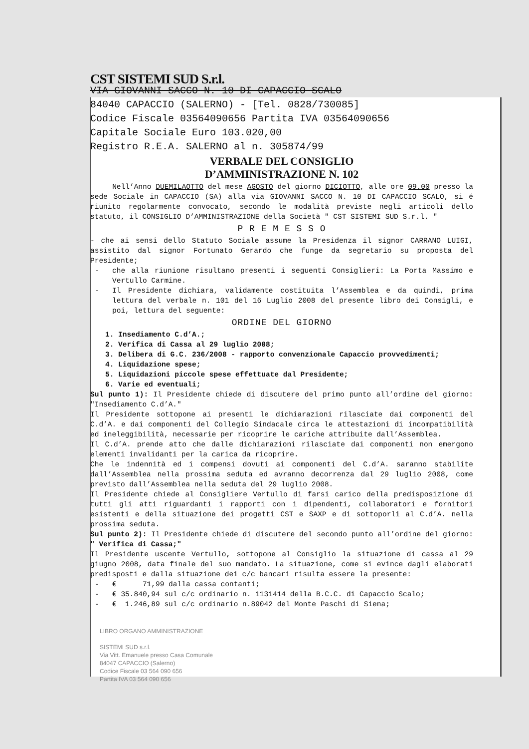CST SISTEMI SUD S.r.l.
VIA GIOVANNI SACCO N. 10 DI CAPACCIO SCALO
84040 CAPACCIO (SALERNO) - [Tel. 0828/730085]
Codice Fiscale 03564090656 Partita IVA 03564090656
Capitale Sociale Euro 103.020,00
Registro R.E.A. SALERNO al n. 305874/99
VERBALE DEL CONSIGLIO
D’AMMINISTRAZIONE N. 102
Nell’Anno DUEMILAOTTO del mese AGOSTO del giorno DICIOTTO, alle ore 09.00 presso la sede Sociale in CAPACCIO (SA) alla via GIOVANNI SACCO N. 10 DI CAPACCIO SCALO, si é riunito regolarmente convocato, secondo le modalità previste negli articoli dello statuto, il CONSIGLIO D’AMMINISTRAZIONE della Società " CST SISTEMI SUD S.r.l. "
P R E M E S S O
- che ai sensi dello Statuto Sociale assume la Presidenza il signor CARRANO LUIGI, assistito dal signor Fortunato Gerardo che funge da segretario su proposta del Presidente;
che alla riunione risultano presenti i seguenti Consiglieri: La Porta Massimo e Vertullo Carmine.
Il Presidente dichiara, validamente costituita l’Assemblea e da quindi, prima lettura del verbale n. 101 del 16 Luglio 2008 del presente libro dei Consigli, e poi, lettura del seguente:
ORDINE DEL GIORNO
1. Insediamento C.d’A.;
2. Verifica di Cassa al 29 luglio 2008;
3. Delibera di G.C. 236/2008 - rapporto convenzionale Capaccio provvedimenti;
4. Liquidazione spese;
5. Liquidazioni piccole spese effettuate dal Presidente;
6. Varie ed eventuali;
Sul punto 1): Il Presidente chiede di discutere del primo punto all’ordine del giorno: "Insediamento C.d’A."
Il Presidente sottopone ai presenti le dichiarazioni rilasciate dai componenti del C.d’A. e dai componenti del Collegio Sindacale circa le attestazioni di incompatibilità ed ineleggibilità, necessarie per ricoprire le cariche attribuite dall’Assemblea.
Il C.d’A. prende atto che dalle dichiarazioni rilasciate dai componenti non emergono elementi invalidanti per la carica da ricoprire.
Che le indennità ed i compensi dovuti ai componenti del C.d’A. saranno stabilite dall’Assemblea nella prossima seduta ed avranno decorrenza dal 29 luglio 2008, come previsto dall’Assemblea nella seduta del 29 luglio 2008.
Il Presidente chiede al Consigliere Vertullo di farsi carico della predisposizione di tutti gli atti riguardanti i rapporti con i dipendenti, collaboratori e fornitori esistenti e della situazione dei progetti CST e SAXP e di sottoporli al C.d’A. nella prossima seduta.
Sul punto 2): Il Presidente chiede di discutere del secondo punto all’ordine del giorno: " Verifica di Cassa;"
Il Presidente uscente Vertullo, sottopone al Consiglio la situazione di cassa al 29 giugno 2008, data finale del suo mandato. La situazione, come si evince dagli elaborati predisposti e dalla situazione dei c/c bancari risulta essere la presente:
€ 71,99 dalla cassa contanti;
€ 35.840,94 sul c/c ordinario n. 1131414 della B.C.C. di Capaccio Scalo;
€ 1.246,89 sul c/c ordinario n.89042 del Monte Paschi di Siena;
LIBRO ORGANO AMMINISTRAZIONE
SISTEMI SUD s.r.l.
Via Vitt. Emanuele presso Casa Comunale
84047 CAPACCIO (Salerno)
Codice Fiscale 03 564 090 656
Partita IVA 03 564 090 656